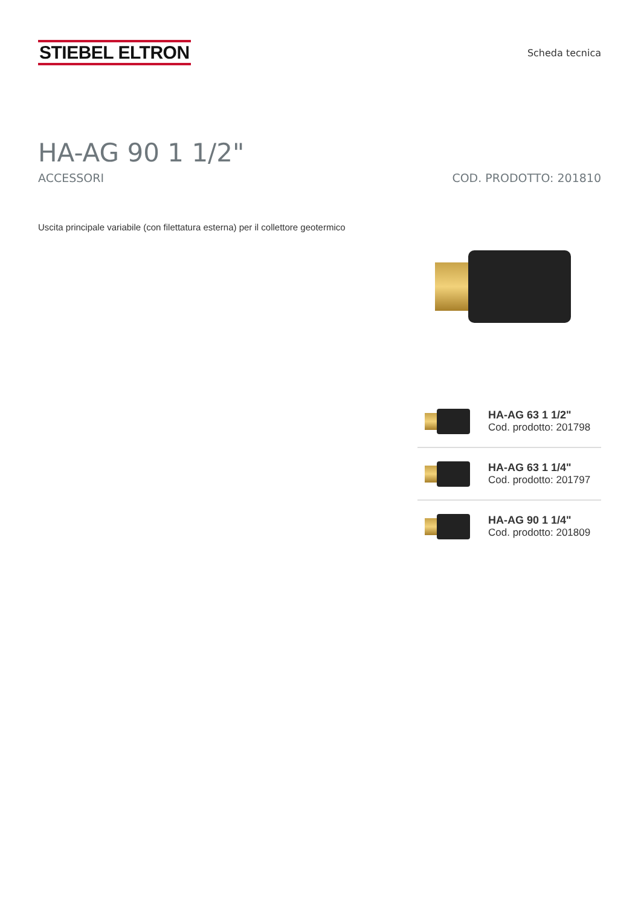STIEBEL ELTRON
Scheda tecnica
HA-AG 90 1 1/2"
ACCESSORI COD. PRODOTTO: 201810
Uscita principale variabile (con filettatura esterna) per il collettore geotermico
HA-AG 63 1 1/2"
Cod. prodotto: 201798
HA-AG 63 1 1/4"
Cod. prodotto: 201797
HA-AG 90 1 1/4"
Cod. prodotto: 201809